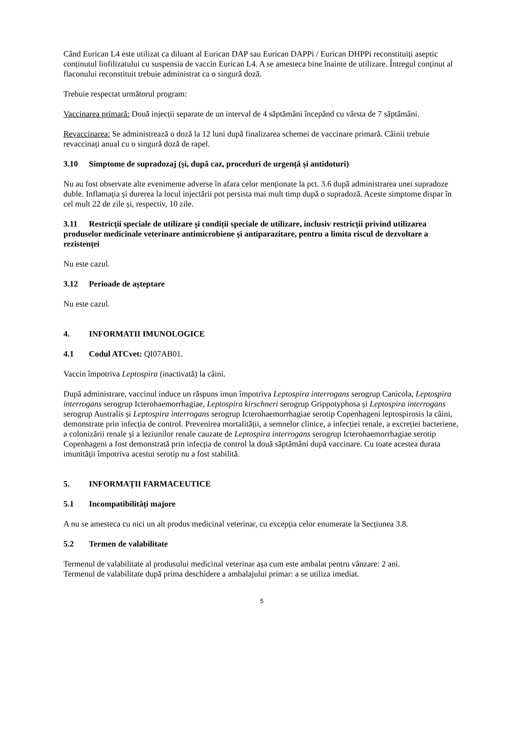Când Eurican L4 este utilizat ca diluant al Eurican DAP sau Eurican DAPPi / Eurican DHPPi reconstituiți aseptic conținutul liofilizatului cu suspensia de vaccin Eurican L4. A se amesteca bine înainte de utilizare. Întregul conținut al flaconului reconstituit trebuie administrat ca o singură doză.
Trebuie respectat următorul program:
Vaccinarea primară: Două injecții separate de un interval de 4 săptămâni începând cu vârsta de 7 săptămâni.
Revaccinarea: Se administrează o doză la 12 luni după finalizarea schemei de vaccinare primară. Câinii trebuie revaccinați anual cu o singură doză de rapel.
3.10 Simptome de supradozaj (și, după caz, proceduri de urgență și antidoturi)
Nu au fost observate alte evenimente adverse în afara celor menționate la pct. 3.6 după administrarea unei supradoze duble. Inflamația și durerea la locul injectării pot persista mai mult timp după o supradoză. Aceste simptome dispar în cel mult 22 de zile și, respectiv, 10 zile.
3.11 Restricții speciale de utilizare și condiții speciale de utilizare, inclusiv restricții privind utilizarea produselor medicinale veterinare antimicrobiene și antiparazitare, pentru a limita riscul de dezvoltare a rezistenței
Nu este cazul.
3.12 Perioade de așteptare
Nu este cazul.
4. INFORMATII IMUNOLOGICE
4.1 Codul ATCvet: QI07AB01.
Vaccin împotriva Leptospira (inactivată) la câini.
După administrare, vaccinul induce un răspuns imun împotriva Leptospira interrogans serogrup Canicola, Leptospira interrogans serogrup Icterohaemorrhagiae, Leptospira kirschneri serogrup Grippotyphosa și Leptospira interrogans serogrup Australis și Leptospira interrogans serogrup Icterohaemorrhagiae serotip Copenhageni leptospirosis la câini, demonstrate prin infecția de control. Prevenirea mortalității, a semnelor clinice, a infecției renale, a excreției bacteriene, a colonizării renale și a leziunilor renale cauzate de Leptospira interrogans serogrup Icterohaemorrhagiae serotip Copenhageni a fost demonstrată prin infecția de control la două săptămâni după vaccinare. Cu toate acestea durata imunității împotriva acestui serotip nu a fost stabilită.
5. INFORMAȚII FARMACEUTICE
5.1 Incompatibilități majore
A nu se amesteca cu nici un alt produs medicinal veterinar, cu excepția celor enumerate la Secțiunea 3.8.
5.2 Termen de valabilitate
Termenul de valabilitate al produsului medicinal veterinar așa cum este ambalat pentru vânzare: 2 ani.
Termenul de valabilitate după prima deschidere a ambalajului primar: a se utiliza imediat.
5